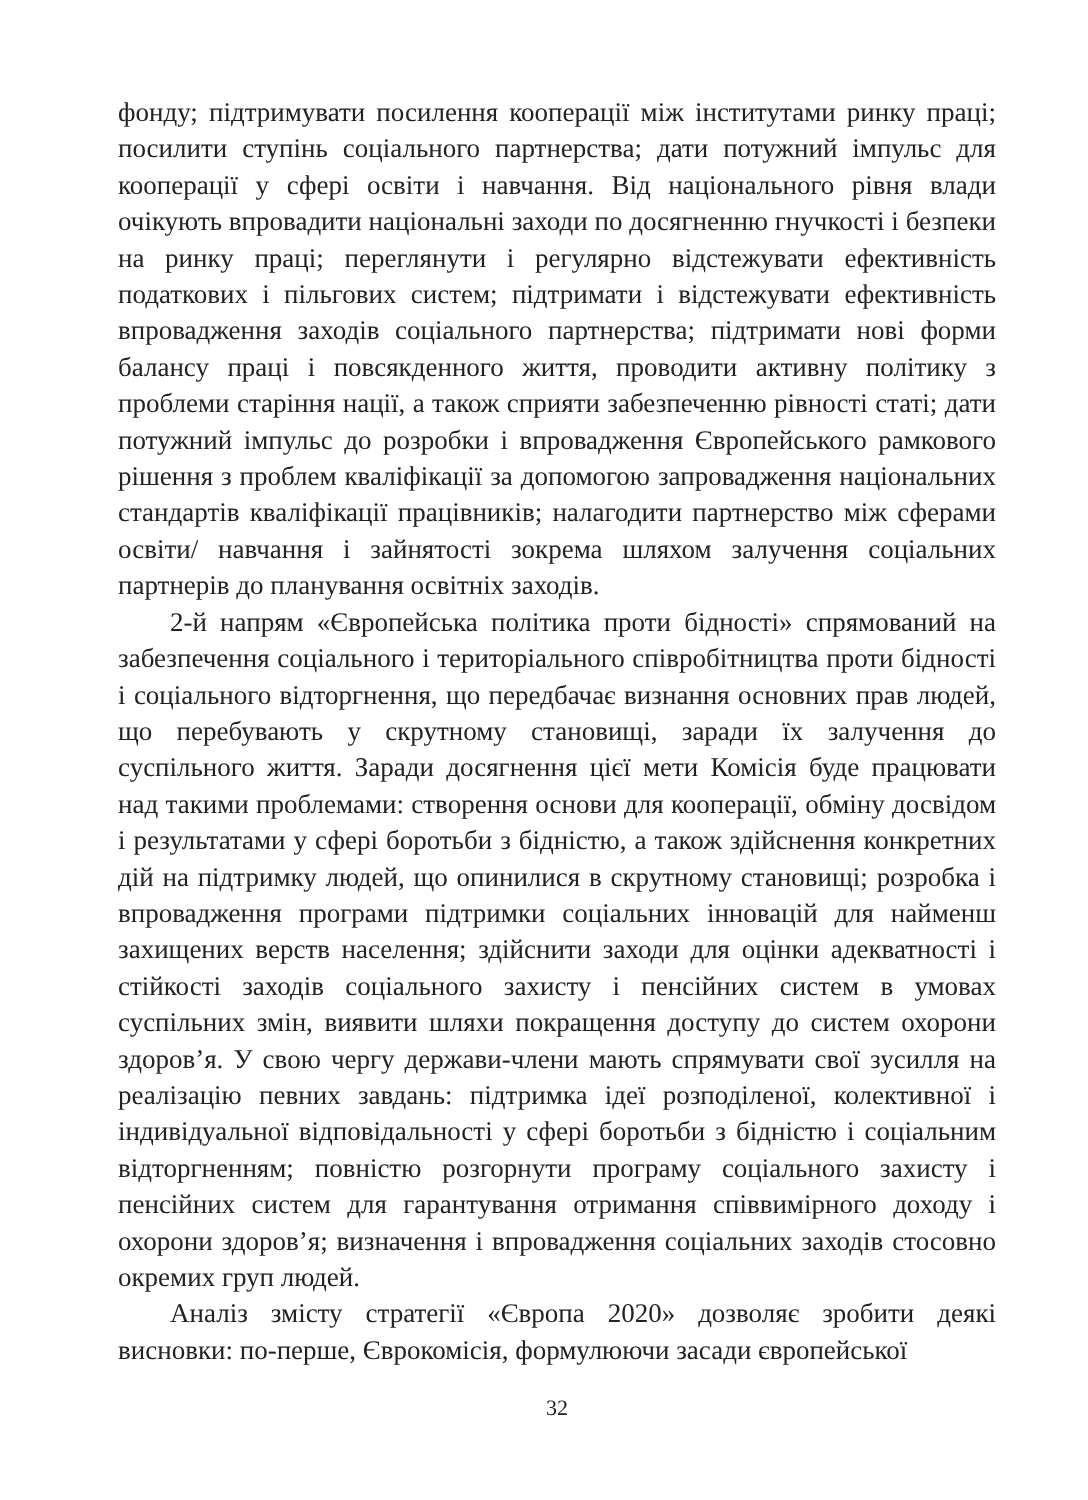фонду; підтримувати посилення кооперації між інститутами ринку праці; посилити ступінь соціального партнерства; дати потужний імпульс для кооперації у сфері освіти і навчання. Від національного рівня влади очікують впровадити національні заходи по досягненню гнучкості і безпеки на ринку праці; переглянути і регулярно відстежувати ефективність податкових і пільгових систем; підтримати і відстежувати ефективність впровадження заходів соціального партнерства; підтримати нові форми балансу праці і повсякденного життя, проводити активну політику з проблеми старіння нації, а також сприяти забезпеченню рівності статі; дати потужний імпульс до розробки і впровадження Європейського рамкового рішення з проблем кваліфікації за допомогою запровадження національних стандартів кваліфікації працівників; налагодити партнерство між сферами освіти/ навчання і зайнятості зокрема шляхом залучення соціальних партнерів до планування освітніх заходів.
2-й напрям «Європейська політика проти бідності» спрямований на забезпечення соціального і територіального співробітництва проти бідності і соціального відторгнення, що передбачає визнання основних прав людей, що перебувають у скрутному становищі, заради їх залучення до суспільного життя. Заради досягнення цієї мети Комісія буде працювати над такими проблемами: створення основи для кооперації, обміну досвідом і результатами у сфері боротьби з бідністю, а також здійснення конкретних дій на підтримку людей, що опинилися в скрутному становищі; розробка і впровадження програми підтримки соціальних інновацій для найменш захищених верств населення; здійснити заходи для оцінки адекватності і стійкості заходів соціального захисту і пенсійних систем в умовах суспільних змін, виявити шляхи покращення доступу до систем охорони здоров’я. У свою чергу держави-члени мають спрямувати свої зусилля на реалізацію певних завдань: підтримка ідеї розподіленої, колективної і індивідуальної відповідальності у сфері боротьби з бідністю і соціальним відторгненням; повністю розгорнути програму соціального захисту і пенсійних систем для гарантування отримання співвимірного доходу і охорони здоров’я; визначення і впровадження соціальних заходів стосовно окремих груп людей.
Аналіз змісту стратегії «Європа 2020» дозволяє зробити деякі висновки: по-перше, Єврокомісія, формулюючи засади європейської
32